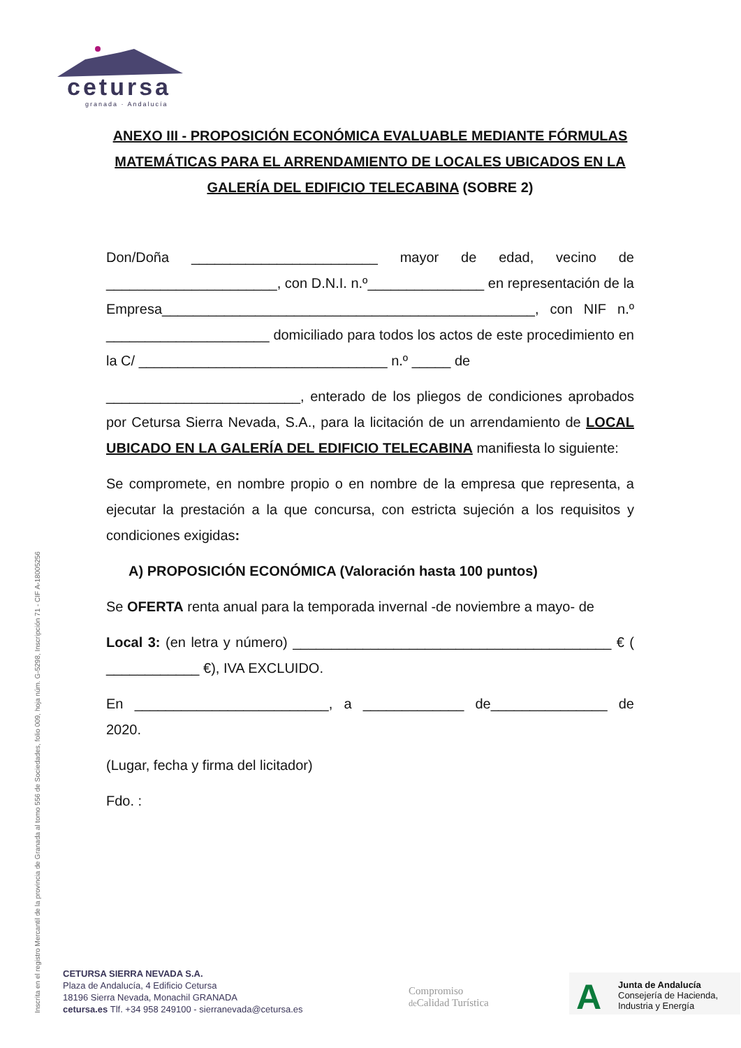cetursa
granada · Andalucía
ANEXO III - PROPOSICIÓN ECONÓMICA EVALUABLE MEDIANTE FÓRMULAS MATEMÁTICAS PARA EL ARRENDAMIENTO DE LOCALES UBICADOS EN LA GALERÍA DEL EDIFICIO TELECABINA (SOBRE 2)
Don/Doña ________________________ mayor de edad, vecino de ______________________, con D.N.I. n.º_______________ en representación de la Empresa________________________________________________, con NIF n.º _____________________ domiciliado para todos los actos de este procedimiento en la C/ ________________________________ n.º _____ de
_________________________, enterado de los pliegos de condiciones aprobados por Cetursa Sierra Nevada, S.A., para la licitación de un arrendamiento de LOCAL UBICADO EN LA GALERÍA DEL EDIFICIO TELECABINA manifiesta lo siguiente:
Se compromete, en nombre propio o en nombre de la empresa que representa, a ejecutar la prestación a la que concursa, con estricta sujeción a los requisitos y condiciones exigidas:
A) PROPOSICIÓN ECONÓMICA (Valoración hasta 100 puntos)
Se OFERTA renta anual para la temporada invernal -de noviembre a mayo- de
Local 3: (en letra y número) _________________________________________ € ( ____________ €), IVA EXCLUIDO.
En _________________________, a _____________ de_______________ de 2020.
(Lugar, fecha y firma del licitador)
Fdo. :
Inscrita en el registro Mercantil de la provincia de Granada al tomo 556 de Sociedades, folio 009, hoja núm. G-5298, Inscripción 71 - CIF A-18005256
CETURSA SIERRA NEVADA S.A.
Plaza de Andalucía, 4 Edificio Cetursa
18196 Sierra Nevada, Monachil GRANADA
cetursa.es Tlf. +34 958 249100 - sierranevada@cetursa.es
Compromiso
de Calidad Turística
A Junta de Andalucía
Consejería de Hacienda,
Industria y Energía